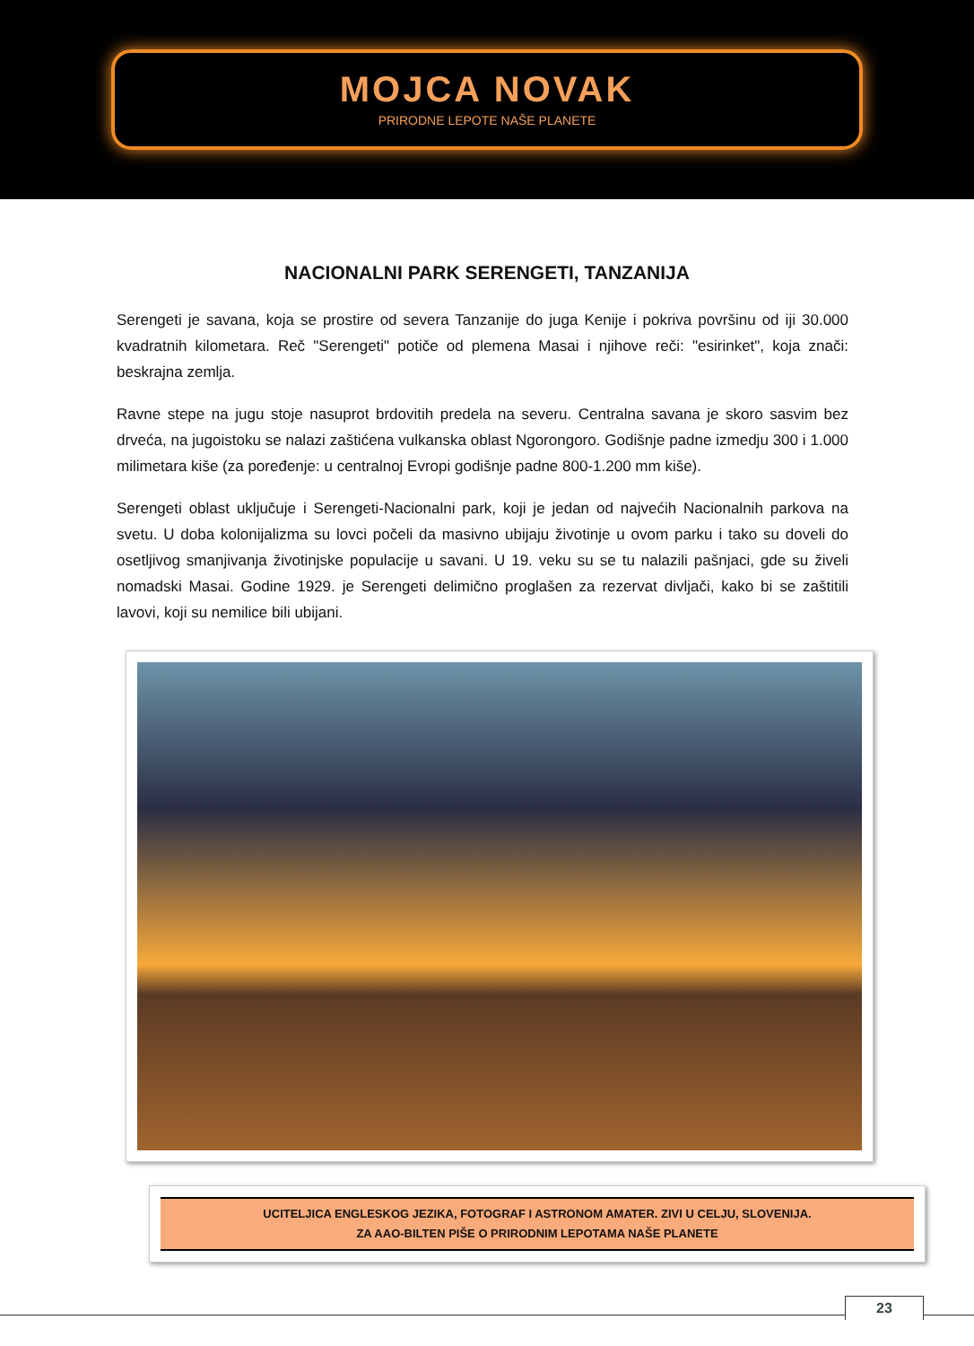MOJCA NOVAK
PRIRODNE LEPOTE NAŠE PLANETE
NACIONALNI PARK SERENGETI, TANZANIJA
Serengeti je savana, koja se prostire od severa Tanzanije do juga Kenije i pokriva površinu od iji 30.000 kvadratnih kilometara. Reč "Serengeti" potiče od plemena Masai i njihove reči: "esirinket", koja znači: beskrajna zemlja.
Ravne stepe na jugu stoje nasuprot brdovitih predela na severu. Centralna savana je skoro sasvim bez drveća, na jugoistoku se nalazi zaštićena vulkanska oblast Ngorongoro. Godišnje padne izmedju 300 i 1.000 milimetara kiše (za poređenje: u centralnoj Evropi godišnje padne 800-1.200 mm kiše).
Serengeti oblast uključuje i Serengeti-Nacionalni park, koji je jedan od najvećih Nacionalnih parkova na svetu. U doba kolonijalizma su lovci počeli da masivno ubijaju životinje u ovom parku i tako su doveli do osetljivog smanjivanja životinjske populacije u savani. U 19. veku su se tu nalazili pašnjaci, gde su živeli nomadski Masai. Godine 1929. je Serengeti delimično proglašen za rezervat divljači, kako bi se zaštitili lavovi, koji su nemilice bili ubijani.
UCITELJICA ENGLESKOG JEZIKA, FOTOGRAF I ASTRONOM AMATER. ZIVI U CELJU, SLOVENIJA.
ZA AAO-BILTEN PIŠE O PRIRODNIM LEPOTAMA NAŠE PLANETE
23